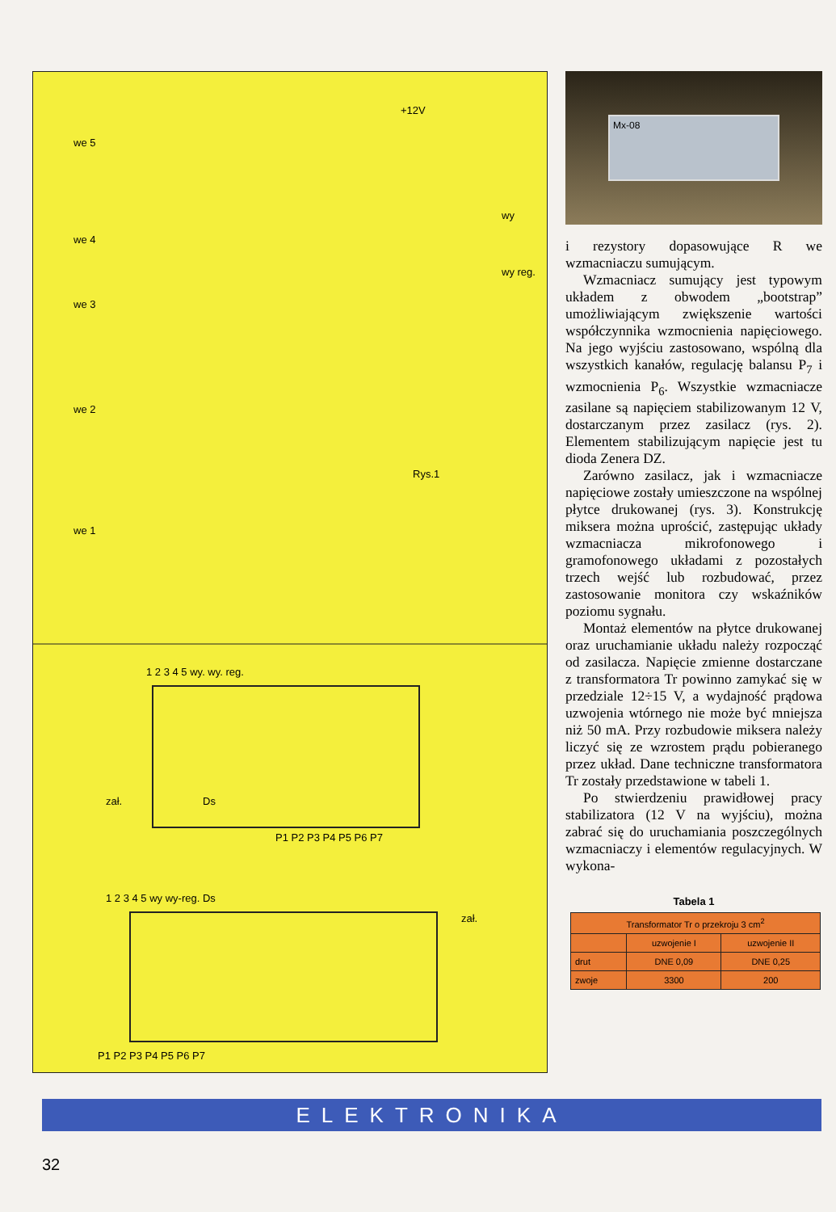+12V
we 5
we 4
we 3
we 2
we 1
wy reg.
wy
Rys.1
1 2 3 4 5 wy. wy. reg.
zał. Ds
P1 P2 P3 P4 P5 P6 P7
1 2 3 4 5 wy wy-reg. Ds
zał.
P1 P2 P3 P4 P5 P6 P7
Mx-08
i rezystory dopasowujące R we wzmacniaczu sumującym.
Wzmacniacz sumujący jest typowym układem z obwodem „bootstrap” umożliwiającym zwiększenie wartości współczynnika wzmocnienia napięciowego. Na jego wyjściu zastosowano, wspólną dla wszystkich kanałów, regulację balansu P<sub>7</sub> i wzmocnienia P<sub>6</sub>. Wszystkie wzmacniacze zasilane są napięciem stabilizowanym 12 V, dostarczanym przez zasilacz (rys. 2). Elementem stabilizującym napięcie jest tu dioda Zenera DZ.
Zarówno zasilacz, jak i wzmacniacze napięciowe zostały umieszczone na wspólnej płytce drukowanej (rys. 3). Konstrukcję miksera można uprościć, zastępując układy wzmacniacza mikrofonowego i gramofonowego układami z pozostałych trzech wejść lub rozbudować, przez zastosowanie monitora czy wskaźników poziomu sygnału.
Montaż elementów na płytce drukowanej oraz uruchamianie układu należy rozpocząć od zasilacza. Napięcie zmienne dostarczane z transformatora Tr powinno zamykać się w przedziale 12÷15 V, a wydajność prądowa uzwojenia wtórnego nie może być mniejsza niż 50 mA. Przy rozbudowie miksera należy liczyć się ze wzrostem prądu pobieranego przez układ. Dane techniczne transformatora Tr zostały przedstawione w tabeli 1.
Po stwierdzeniu prawidłowej pracy stabilizatora (12 V na wyjściu), można zabrać się do uruchamiania poszczególnych wzmacniaczy i elementów regulacyjnych. W wykona-
Tabela 1
| Transformator Tr o przekroju 3 cm<sup>2</sup> | | |
| --- | --- | --- |
| | uzwojenie I | uzwojenie II |
| drut | DNE 0,09 | DNE 0,25 |
| zwoje | 3300 | 200 |
ELEKTRONIKA
32